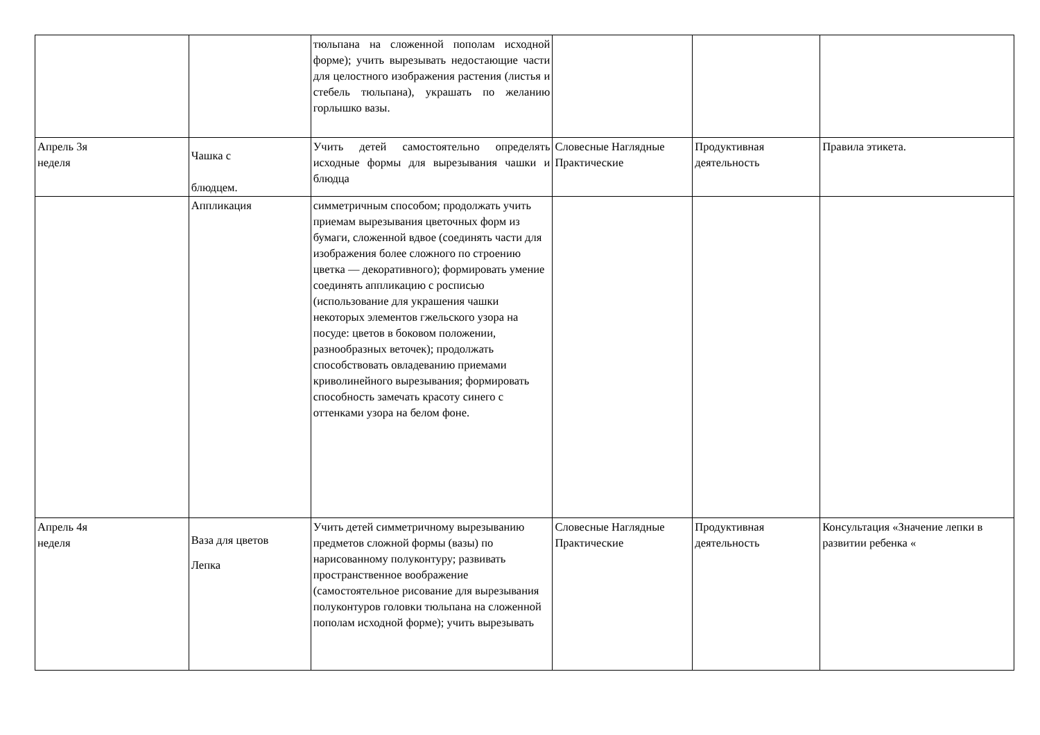| | | тюльпана на сложенной пополам исходной форме); учить вырезывать недостающие части для целостного изображения растения (листья и стебель тюльпана), украшать по желанию горлышко вазы. | | | |
| Апрель 3я неделя | Чашка с блюдцем. | Учить детей самостоятельно определять исходные формы для вырезывания чашки и блюдца | Словесные Наглядные Практические | Продуктивная деятельность | Правила этикета. |
| | Аппликация | симметричным способом; продолжать учить приемам вырезывания цветочных форм из бумаги, сложенной вдвое (соединять части для изображения более сложного по строению цветка — декоративного); формировать умение соединять аппликацию с росписью (использование для украшения чашки некоторых элементов гжельского узора на посуде: цветов в боковом положении, разнообразных веточек); продолжать способствовать овладеванию приемами криволинейного вырезывания; формировать способность замечать красоту синего с оттенками узора на белом фоне. | | | |
| Апрель 4я неделя | Ваза для цветов Лепка | Учить детей симметричному вырезыванию предметов сложной формы (вазы) по нарисованному полуконтуру; развивать пространственное воображение (самостоятельное рисование для вырезывания полуконтуров головки тюльпана на сложенной пополам исходной форме); учить вырезывать | Словесные Наглядные Практические | Продуктивная деятельность | Консультация «Значение лепки в развитии ребенка « |